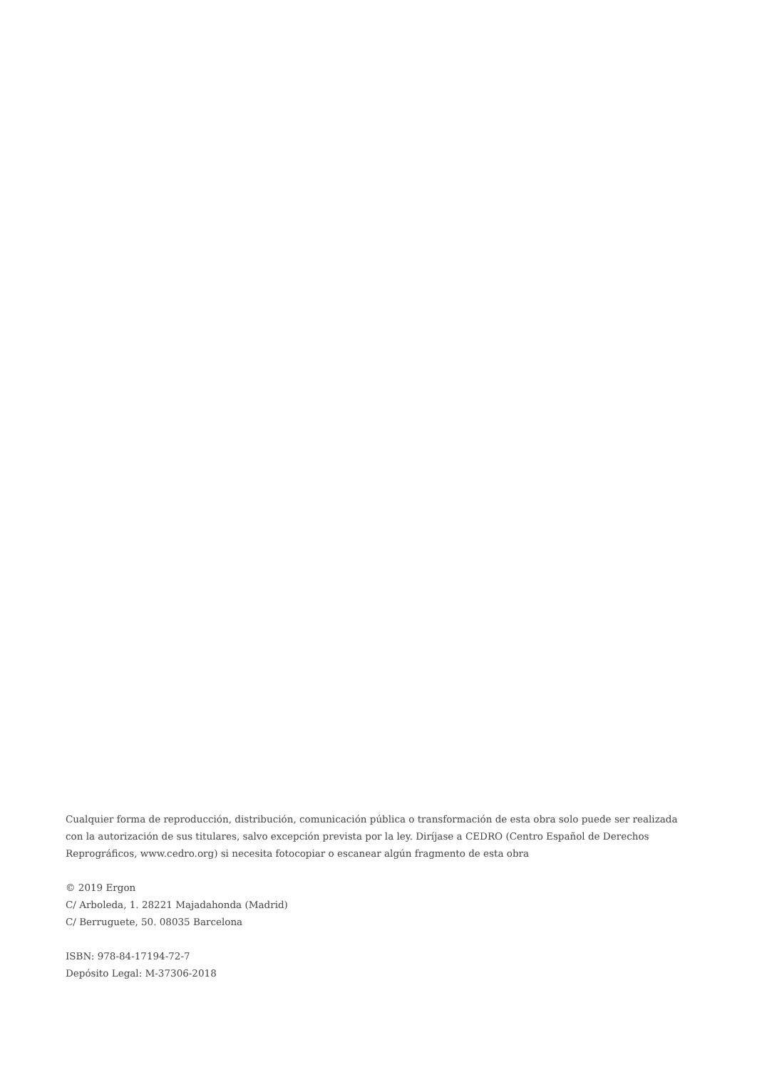Cualquier forma de reproducción, distribución, comunicación pública o transformación de esta obra solo puede ser realizada con la autorización de sus titulares, salvo excepción prevista por la ley. Diríjase a CEDRO (Centro Español de Derechos Reprográficos, www.cedro.org) si necesita fotocopiar o escanear algún fragmento de esta obra
© 2019 Ergon
C/ Arboleda, 1. 28221 Majadahonda (Madrid)
C/ Berruguete, 50. 08035 Barcelona
ISBN: 978-84-17194-72-7
Depósito Legal: M-37306-2018